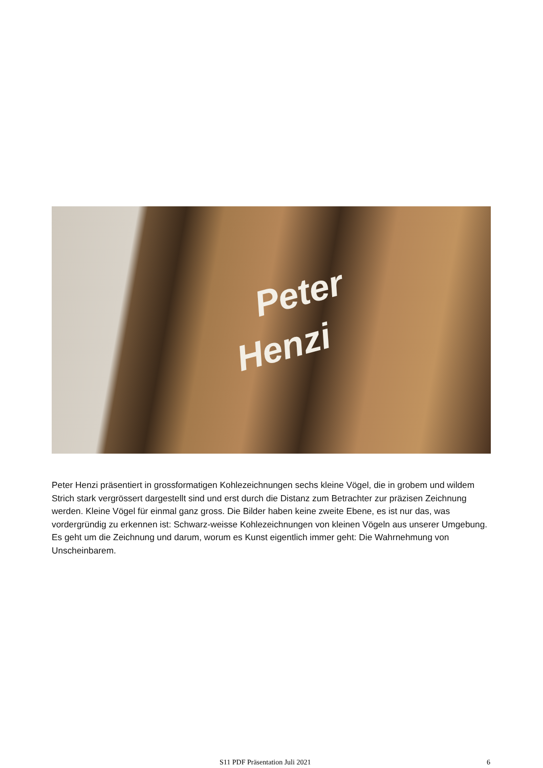Peter
Henzi
Peter Henzi präsentiert in grossformatigen Kohlezeichnungen sechs kleine Vögel, die in grobem und wildem Strich stark vergrössert dargestellt sind und erst durch die Distanz zum Betrachter zur präzisen Zeichnung werden. Kleine Vögel für einmal ganz gross. Die Bilder haben keine zweite Ebene, es ist nur das, was vordergründig zu erkennen ist: Schwarz-weisse Kohlezeichnungen von kleinen Vögeln aus unserer Umgebung. Es geht um die Zeichnung und darum, worum es Kunst eigentlich immer geht: Die Wahrnehmung von Unscheinbarem.
S11 PDF Präsentation Juli 2021 6